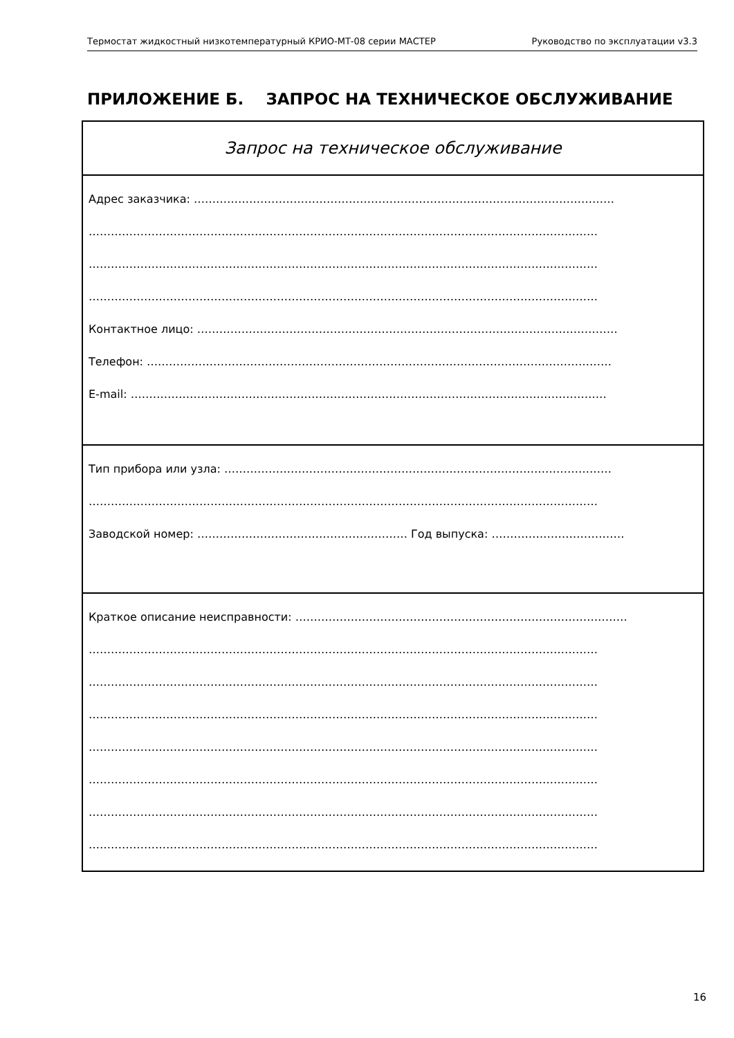Термостат жидкостный низкотемпературный КРИО-МТ-08 серии МАСТЕР Руководство по эксплуатации v3.3
ПРИЛОЖЕНИЕ Б. ЗАПРОС НА ТЕХНИЧЕСКОЕ ОБСЛУЖИВАНИЕ
Запрос на техническое обслуживание
Адрес заказчика: ……………………………………………………………………………………………………
…………………………………………………………………………………………………………………………
…………………………………………………………………………………………………………………………
…………………………………………………………………………………………………………………………
Контактное лицо: ……………………………………………………………………………………………………
Телефон: ………………………………………………………………………………………………………………
E-mail: …………………………………………………………………………………………………………………
Тип прибора или узла: ……………………………………………………………………………………………
…………………………………………………………………………………………………………………………
Заводской номер: ………………………………………………… Год выпуска: ………………………………
Краткое описание неисправности: ………………………………………………………………………………
…………………………………………………………………………………………………………………………
…………………………………………………………………………………………………………………………
…………………………………………………………………………………………………………………………
…………………………………………………………………………………………………………………………
…………………………………………………………………………………………………………………………
…………………………………………………………………………………………………………………………
…………………………………………………………………………………………………………………………
16